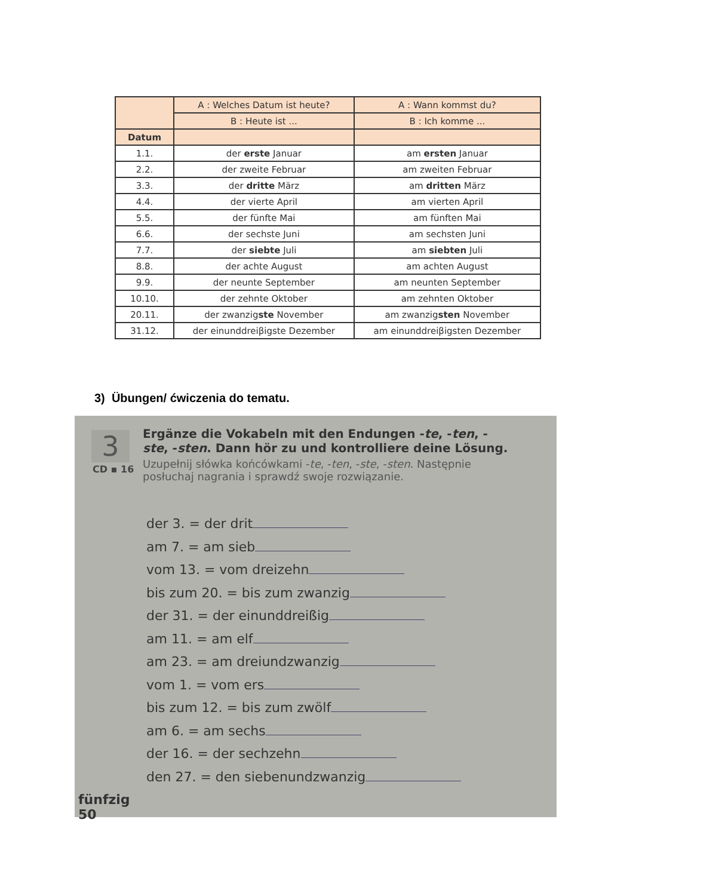| | A : Welches Datum ist heute? | A : Wann kommst du? |
| --- | --- | --- |
| | B : Heute ist ... | B : Ich komme ... |
| Datum | | |
| 1.1. | der erste Januar | am ersten Januar |
| 2.2. | der zweite Februar | am zweiten Februar |
| 3.3. | der dritte März | am dritten März |
| 4.4. | der vierte April | am vierten April |
| 5.5. | der fünfte Mai | am fünften Mai |
| 6.6. | der sechste Juni | am sechsten Juni |
| 7.7. | der siebte Juli | am siebten Juli |
| 8.8. | der achte August | am achten August |
| 9.9. | der neunte September | am neunten September |
| 10.10. | der zehnte Oktober | am zehnten Oktober |
| 20.11. | der zwanzig ste November | am zwanzig sten November |
| 31.12. | der einunddreiβigste Dezember | am einunddreiβigsten Dezember |
3) Übungen/ ćwiczenia do tematu.
3
CD ▪ 16
Ergänze die Vokabeln mit den Endungen -te, -ten, -ste, -sten. Dann hör zu und kontrolliere deine Lösung.
Uzupełnij słówka końcówkami -te, -ten, -ste, -sten. Następnie posłuchaj nagrania i sprawdź swoje rozwiązanie.
der 3. = der drit
am 7. = am sieb
vom 13. = vom dreizehn
bis zum 20. = bis zum zwanzig
der 31. = der einunddreißig
am 11. = am elf
am 23. = am dreiundzwanzig
vom 1. = vom ers
bis zum 12. = bis zum zwölf
am 6. = am sechs
der 16. = der sechzehn
den 27. = den siebenundzwanzig
fünfzig
50